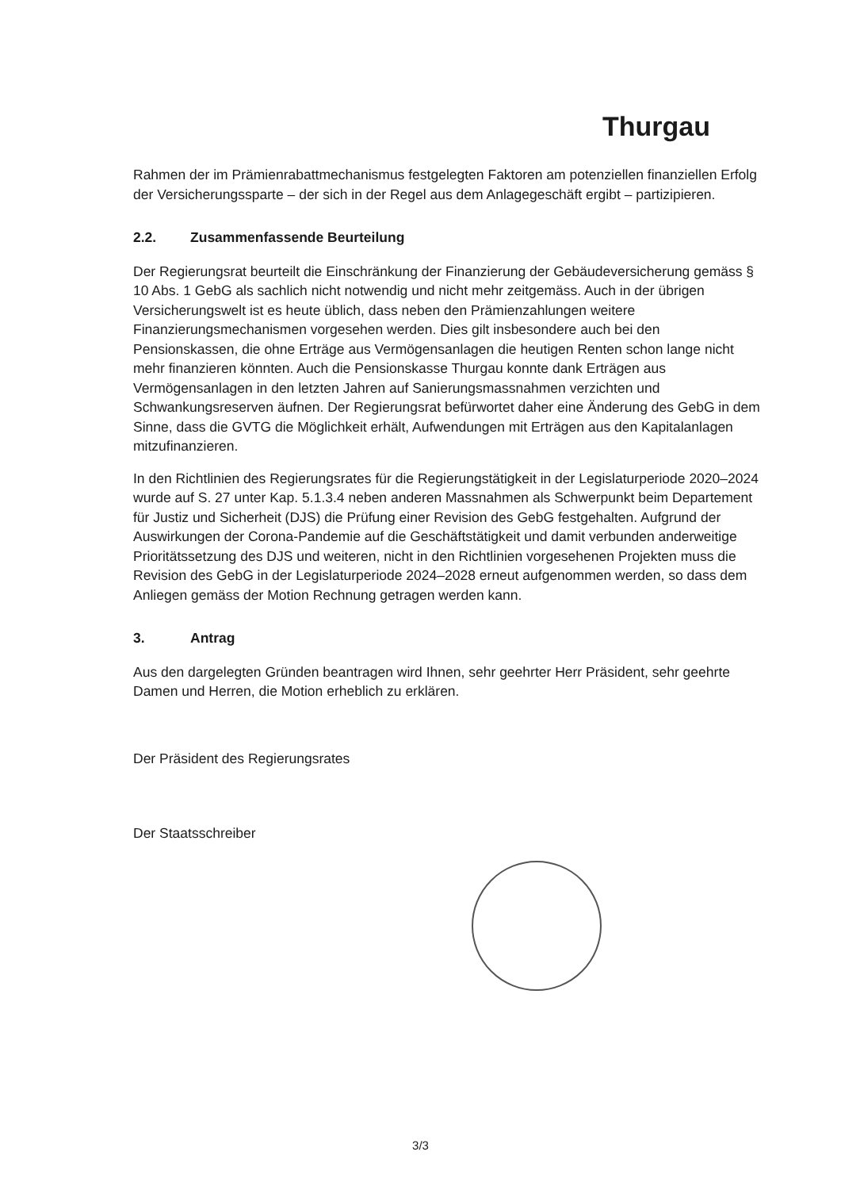Thurgau
Rahmen der im Prämienrabattmechanismus festgelegten Faktoren am potenziellen finanziellen Erfolg der Versicherungssparte – der sich in der Regel aus dem Anlagegeschäft ergibt – partizipieren.
2.2. Zusammenfassende Beurteilung
Der Regierungsrat beurteilt die Einschränkung der Finanzierung der Gebäudeversicherung gemäss § 10 Abs. 1 GebG als sachlich nicht notwendig und nicht mehr zeitgemäss. Auch in der übrigen Versicherungswelt ist es heute üblich, dass neben den Prämienzahlungen weitere Finanzierungsmechanismen vorgesehen werden. Dies gilt insbesondere auch bei den Pensionskassen, die ohne Erträge aus Vermögensanlagen die heutigen Renten schon lange nicht mehr finanzieren könnten. Auch die Pensionskasse Thurgau konnte dank Erträgen aus Vermögensanlagen in den letzten Jahren auf Sanierungsmassnahmen verzichten und Schwankungsreserven äufnen. Der Regierungsrat befürwortet daher eine Änderung des GebG in dem Sinne, dass die GVTG die Möglichkeit erhält, Aufwendungen mit Erträgen aus den Kapitalanlagen mitzufinanzieren.
In den Richtlinien des Regierungsrates für die Regierungstätigkeit in der Legislaturperiode 2020–2024 wurde auf S. 27 unter Kap. 5.1.3.4 neben anderen Massnahmen als Schwerpunkt beim Departement für Justiz und Sicherheit (DJS) die Prüfung einer Revision des GebG festgehalten. Aufgrund der Auswirkungen der Corona-Pandemie auf die Geschäftstätigkeit und damit verbunden anderweitige Prioritätssetzung des DJS und weiteren, nicht in den Richtlinien vorgesehenen Projekten muss die Revision des GebG in der Legislaturperiode 2024–2028 erneut aufgenommen werden, so dass dem Anliegen gemäss der Motion Rechnung getragen werden kann.
3. Antrag
Aus den dargelegten Gründen beantragen wird Ihnen, sehr geehrter Herr Präsident, sehr geehrte Damen und Herren, die Motion erheblich zu erklären.
Der Präsident des Regierungsrates
Der Staatsschreiber
3/3